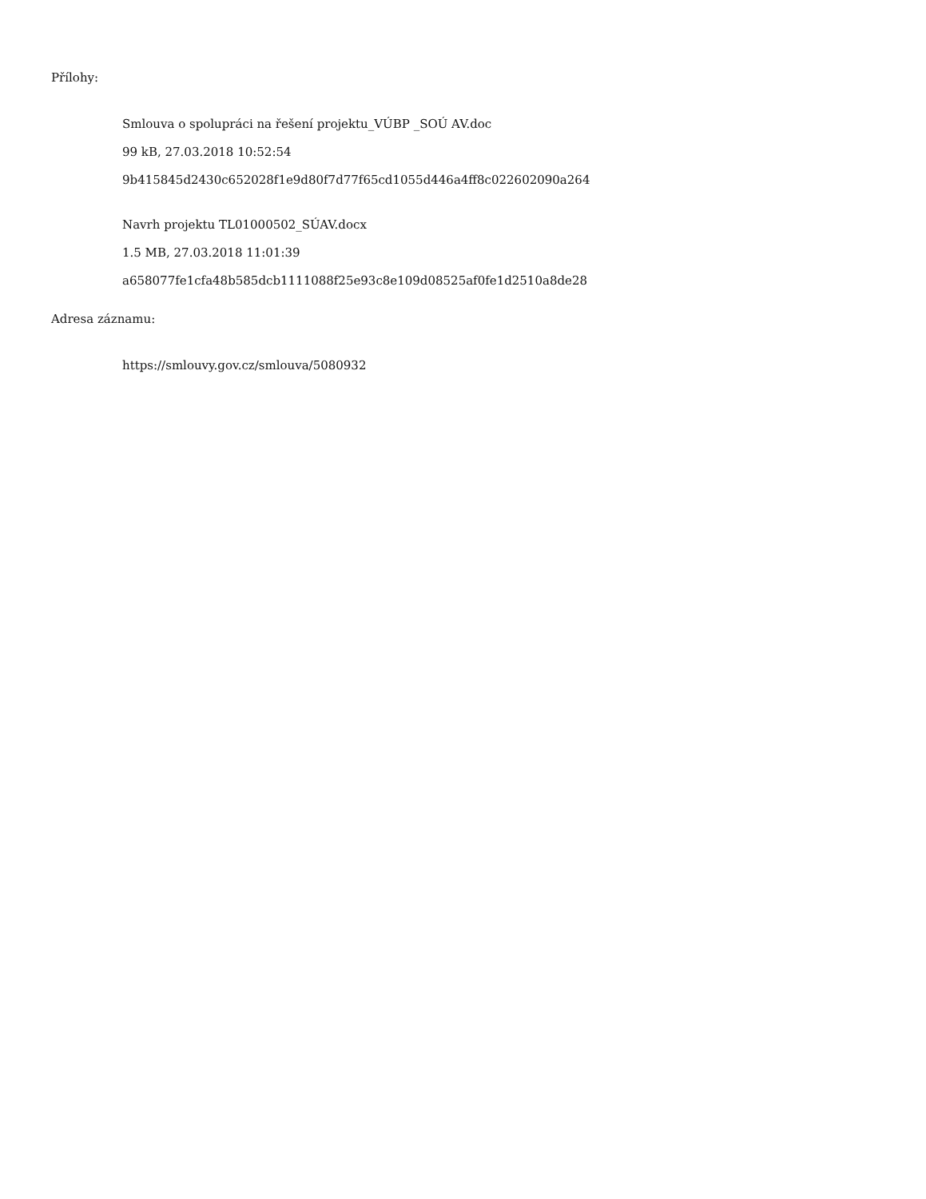Přílohy:
Smlouva o spolupráci na řešení projektu_VÚBP _SOÚ AV.doc
99 kB, 27.03.2018 10:52:54
9b415845d2430c652028f1e9d80f7d77f65cd1055d446a4ff8c022602090a264
Navrh projektu TL01000502_SÚAV.docx
1.5 MB, 27.03.2018 11:01:39
a658077fe1cfa48b585dcb1111088f25e93c8e109d08525af0fe1d2510a8de28
Adresa záznamu:
https://smlouvy.gov.cz/smlouva/5080932